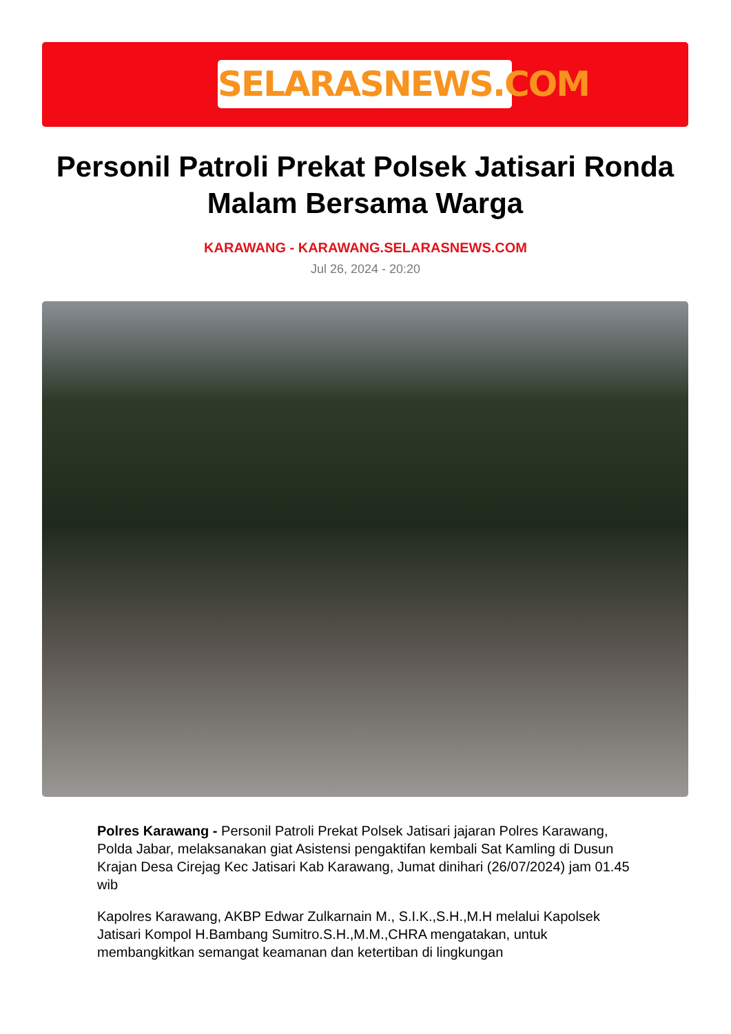SELARASNEWS.COM
Personil Patroli Prekat Polsek Jatisari Ronda Malam Bersama Warga
KARAWANG - KARAWANG.SELARASNEWS.COM
Jul 26, 2024 - 20:20
Polres Karawang - Personil Patroli Prekat Polsek Jatisari jajaran Polres Karawang, Polda Jabar, melaksanakan giat Asistensi pengaktifan kembali Sat Kamling di Dusun Krajan Desa Cirejag Kec Jatisari Kab Karawang, Jumat dinihari (26/07/2024) jam 01.45 wib
Kapolres Karawang, AKBP Edwar Zulkarnain M., S.I.K.,S.H.,M.H melalui Kapolsek Jatisari Kompol H.Bambang Sumitro.S.H.,M.M.,CHRA mengatakan, untuk membangkitkan semangat keamanan dan ketertiban di lingkungan